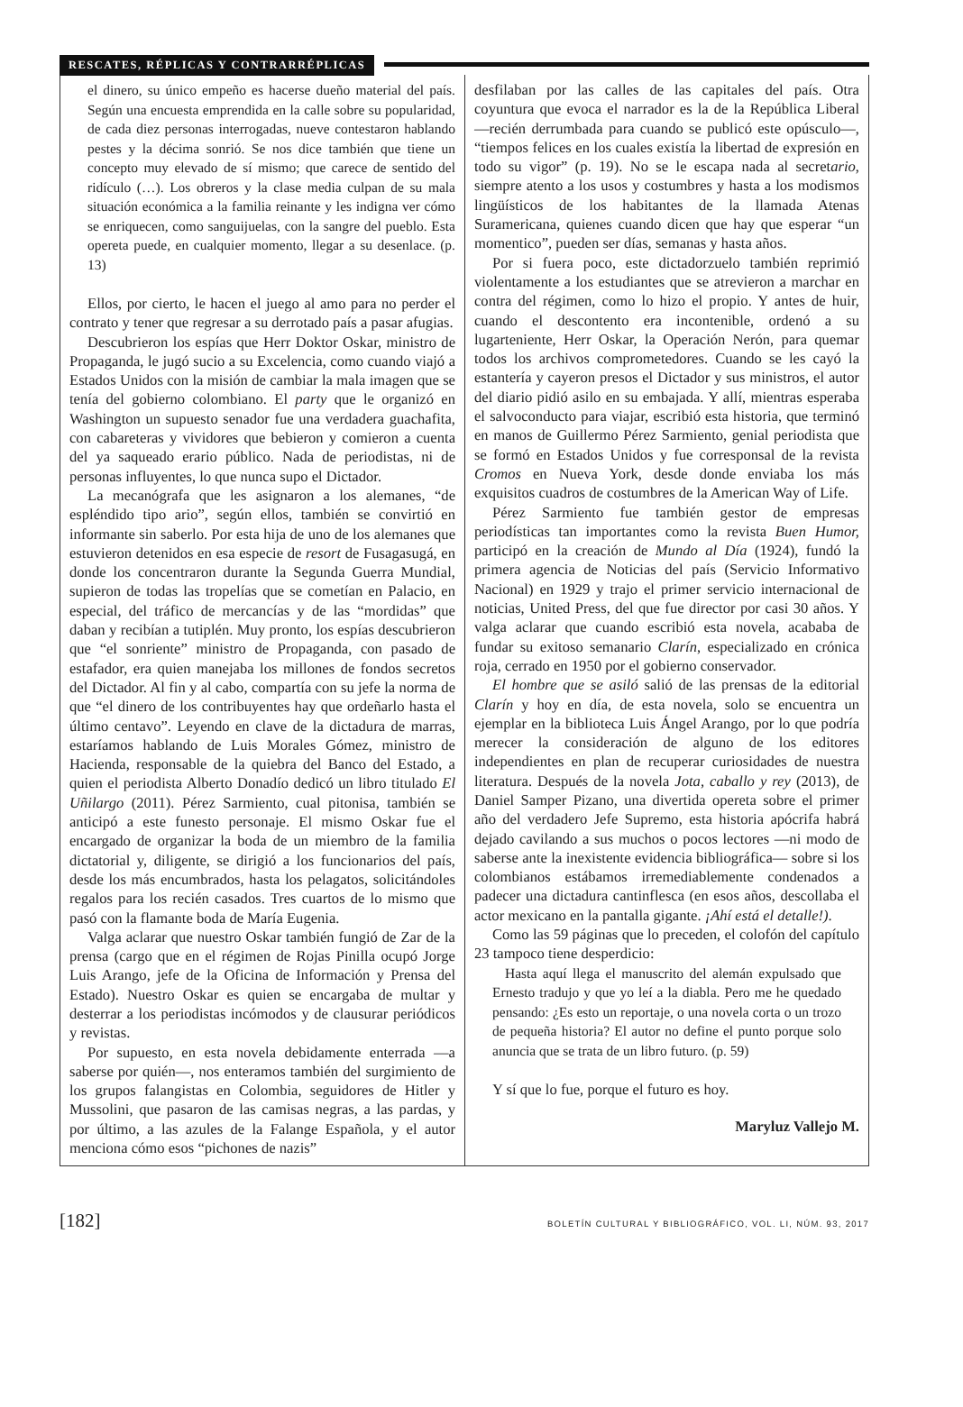RESCATES, RÉPLICAS Y CONTRARRÉPLICAS
el dinero, su único empeño es hacerse dueño material del país. Según una encuesta emprendida en la calle sobre su popularidad, de cada diez personas interrogadas, nueve contestaron hablando pestes y la décima sonrió. Se nos dice también que tiene un concepto muy elevado de sí mismo; que carece de sentido del ridículo (…). Los obreros y la clase media culpan de su mala situación económica a la familia reinante y les indigna ver cómo se enriquecen, como sanguijuelas, con la sangre del pueblo. Esta opereta puede, en cualquier momento, llegar a su desenlace. (p. 13)
Ellos, por cierto, le hacen el juego al amo para no perder el contrato y tener que regresar a su derrotado país a pasar afugias.
Descubrieron los espías que Herr Doktor Oskar, ministro de Propaganda, le jugó sucio a su Excelencia, como cuando viajó a Estados Unidos con la misión de cambiar la mala imagen que se tenía del gobierno colombiano. El party que le organizó en Washington un supuesto senador fue una verdadera guachafita, con cabareteras y vividores que bebieron y comieron a cuenta del ya saqueado erario público. Nada de periodistas, ni de personas influyentes, lo que nunca supo el Dictador.
La mecanógrafa que les asignaron a los alemanes, “de espléndido tipo ario”, según ellos, también se convirtió en informante sin saberlo. Por esta hija de uno de los alemanes que estuvieron detenidos en esa especie de resort de Fusagasugá, en donde los concentraron durante la Segunda Guerra Mundial, supieron de todas las tropelías que se cometían en Palacio, en especial, del tráfico de mercancías y de las “mordidas” que daban y recibían a tutiplén. Muy pronto, los espías descubrieron que “el sonriente” ministro de Propaganda, con pasado de estafador, era quien manejaba los millones de fondos secretos del Dictador. Al fin y al cabo, compartía con su jefe la norma de que “el dinero de los contribuyentes hay que ordeñarlo hasta el último centavo”. Leyendo en clave de la dictadura de marras, estaríamos hablando de Luis Morales Gómez, ministro de Hacienda, responsable de la quiebra del Banco del Estado, a quien el periodista Alberto Donadío dedicó un libro titulado El Uñilargo (2011). Pérez Sarmiento, cual pitonisa, también se anticipó a este funesto personaje. El mismo Oskar fue el encargado de organizar la boda de un miembro de la familia dictatorial y, diligente, se dirigió a los funcionarios del país, desde los más encumbrados, hasta los pelagatos, solicitándoles regalos para los recién casados. Tres cuartos de lo mismo que pasó con la flamante boda de María Eugenia.
Valga aclarar que nuestro Oskar también fungió de Zar de la prensa (cargo que en el régimen de Rojas Pinilla ocupó Jorge Luis Arango, jefe de la Oficina de Información y Prensa del Estado). Nuestro Oskar es quien se encargaba de multar y desterrar a los periodistas incómodos y de clausurar periódicos y revistas.
Por supuesto, en esta novela debidamente enterrada —a saberse por quién—, nos enteramos también del surgimiento de los grupos falangistas en Colombia, seguidores de Hitler y Mussolini, que pasaron de las camisas negras, a las pardas, y por último, a las azules de la Falange Española, y el autor menciona cómo esos “pichones de nazis”
desfilaban por las calles de las capitales del país. Otra coyuntura que evoca el narrador es la de la República Liberal —recién derrumbada para cuando se publicó este opúsculo—, “tiempos felices en los cuales existía la libertad de expresión en todo su vigor” (p. 19). No se le escapa nada al secretario, siempre atento a los usos y costumbres y hasta a los modismos lingüísticos de los habitantes de la llamada Atenas Suramericana, quienes cuando dicen que hay que esperar “un momentico”, pueden ser días, semanas y hasta años.
Por si fuera poco, este dictadorzuelo también reprimió violentamente a los estudiantes que se atrevieron a marchar en contra del régimen, como lo hizo el propio. Y antes de huir, cuando el descontento era incontenible, ordenó a su lugarteniente, Herr Oskar, la Operación Nerón, para quemar todos los archivos comprometedores. Cuando se les cayó la estantería y cayeron presos el Dictador y sus ministros, el autor del diario pidió asilo en su embajada. Y allí, mientras esperaba el salvoconducto para viajar, escribió esta historia, que terminó en manos de Guillermo Pérez Sarmiento, genial periodista que se formó en Estados Unidos y fue corresponsal de la revista Cromos en Nueva York, desde donde enviaba los más exquisitos cuadros de costumbres de la American Way of Life.
Pérez Sarmiento fue también gestor de empresas periodísticas tan importantes como la revista Buen Humor, participó en la creación de Mundo al Día (1924), fundó la primera agencia de Noticias del país (Servicio Informativo Nacional) en 1929 y trajo el primer servicio internacional de noticias, United Press, del que fue director por casi 30 años. Y valga aclarar que cuando escribió esta novela, acababa de fundar su exitoso semanario Clarín, especializado en crónica roja, cerrado en 1950 por el gobierno conservador.
El hombre que se asiló salió de las prensas de la editorial Clarín y hoy en día, de esta novela, solo se encuentra un ejemplar en la biblioteca Luis Ángel Arango, por lo que podría merecer la consideración de alguno de los editores independientes en plan de recuperar curiosidades de nuestra literatura. Después de la novela Jota, caballo y rey (2013), de Daniel Samper Pizano, una divertida opereta sobre el primer año del verdadero Jefe Supremo, esta historia apócrifa habrá dejado cavilando a sus muchos o pocos lectores —ni modo de saberse ante la inexistente evidencia bibliográfica— sobre si los colombianos estábamos irremediablemente condenados a padecer una dictadura cantinflesca (en esos años, descollaba el actor mexicano en la pantalla gigante. ¡Ahí está el detalle!).
Como las 59 páginas que lo preceden, el colofón del capítulo 23 tampoco tiene desperdicio:
Hasta aquí llega el manuscrito del alemán expulsado que Ernesto tradujo y que yo leí a la diabla. Pero me he quedado pensando: ¿Es esto un reportaje, o una novela corta o un trozo de pequeña historia? El autor no define el punto porque solo anuncia que se trata de un libro futuro. (p. 59)
Y sí que lo fue, porque el futuro es hoy.
Maryluz Vallejo M.
[182] BOLETÍN CULTURAL Y BIBLIOGRÁFICO, VOL. LI, NÚM. 93, 2017